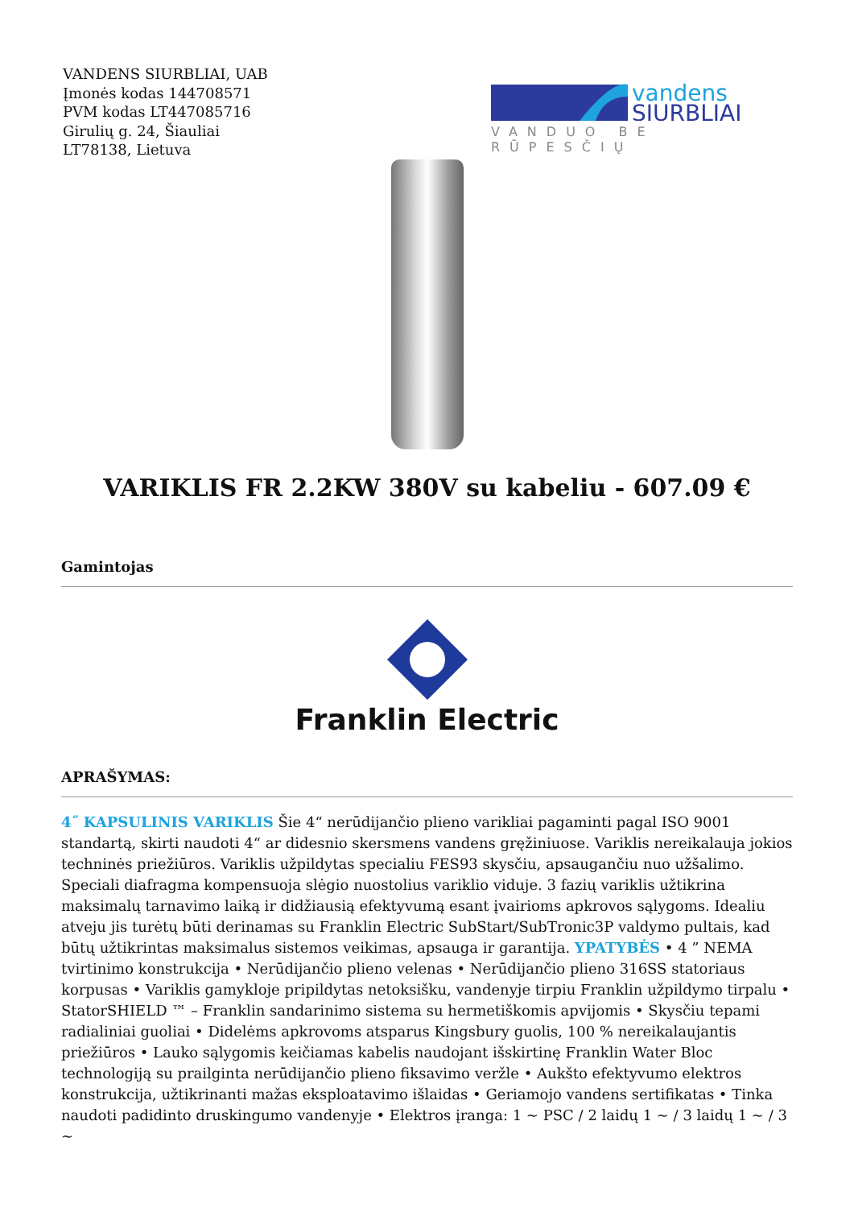VANDENS SIURBLIAI, UAB
Įmonės kodas 144708571
PVM kodas LT447085716
Girulių g. 24, Šiauliai
LT78138, Lietuva
vandens
SIURBLIAI
VANDUO BE RŪPESČIŲ
VARIKLIS FR 2.2KW 380V su kabeliu - 607.09 €
Gamintojas
Franklin Electric
APRAŠYMAS:
4˝ KAPSULINIS VARIKLIS Šie 4“ nerūdijančio plieno varikliai pagaminti pagal ISO 9001 standartą, skirti naudoti 4“ ar didesnio skersmens vandens gręžiniuose. Variklis nereikalauja jokios techninės priežiūros. Variklis užpildytas specialiu FES93 skysčiu, apsaugančiu nuo užšalimo. Speciali diafragma kompensuoja slėgio nuostolius variklio viduje. 3 fazių variklis užtikrina maksimalų tarnavimo laiką ir didžiausią efektyvumą esant įvairioms apkrovos sąlygoms. Idealiu atveju jis turėtų būti derinamas su Franklin Electric SubStart/SubTronic3P valdymo pultais, kad būtų užtikrintas maksimalus sistemos veikimas, apsauga ir garantija. YPATYBĖS • 4 ” NEMA tvirtinimo konstrukcija • Nerūdijančio plieno velenas • Nerūdijančio plieno 316SS statoriaus korpusas • Variklis gamykloje pripildytas netoksišku, vandenyje tirpiu Franklin užpildymo tirpalu • StatorSHIELD ™ – Franklin sandarinimo sistema su hermetiškomis apvijomis • Skysčiu tepami radialiniai guoliai • Didelėms apkrovoms atsparus Kingsbury guolis, 100 % nereikalaujantis priežiūros • Lauko sąlygomis keičiamas kabelis naudojant išskirtinę Franklin Water Bloc technologiją su prailginta nerūdijančio plieno fiksavimo veržle • Aukšto efektyvumo elektros konstrukcija, užtikrinanti mažas eksploatavimo išlaidas • Geriamojo vandens sertifikatas • Tinka naudoti padidinto druskingumo vandenyje • Elektros įranga: 1 ~ PSC / 2 laidų 1 ~ / 3 laidų 1 ~ / 3 ~